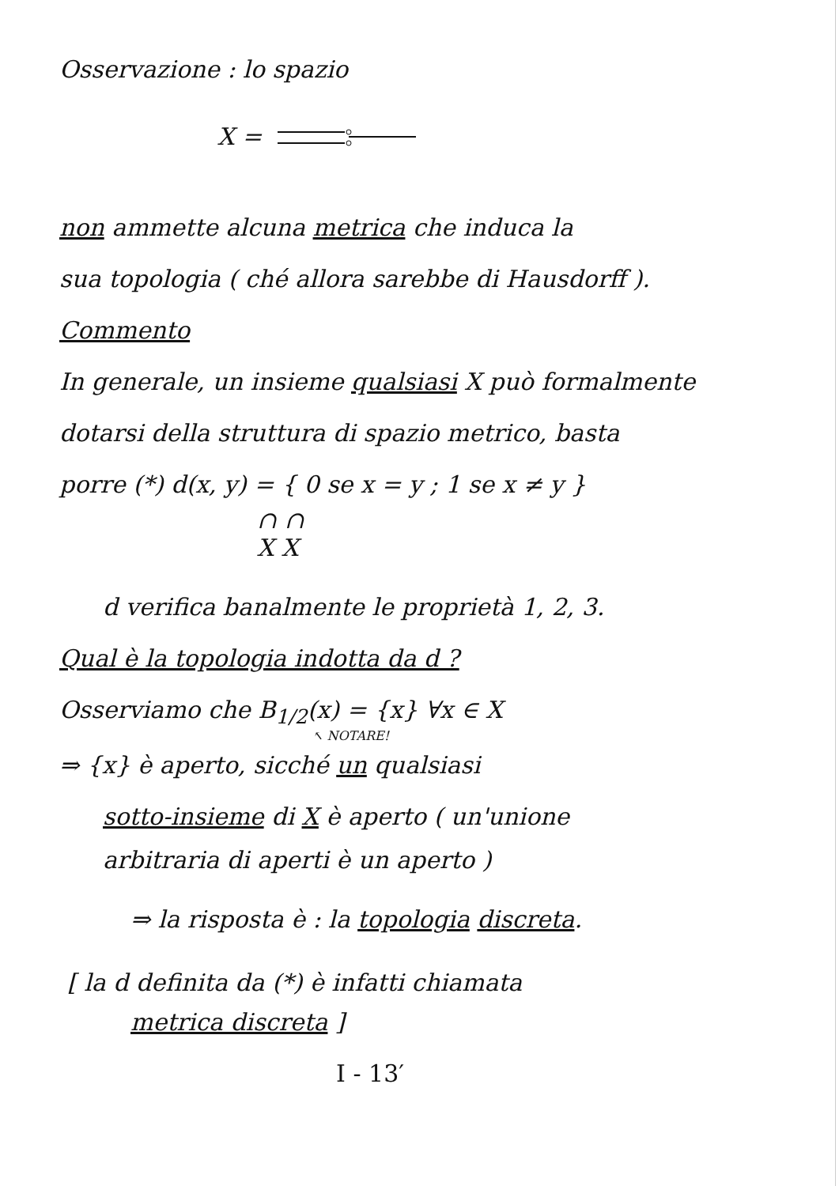Osservazione : lo spazio
X =
non ammette alcuna metrica che induca la
sua topologia ( ché allora sarebbe di Hausdorff ).
Commento
In generale, un insieme qualsiasi X può formalmente
dotarsi della struttura di spazio metrico, basta
porre (*) d(x, y) = { 0 se x = y ; 1 se x ≠ y }
∩ ∩
X X
d verifica banalmente le proprietà 1, 2, 3.
Qual è la topologia indotta da d ?
Osserviamo che B<sub>1/2</sub>(x) = {x} ∀x ∈ X
↖ NOTARE!
⇒ {x} è aperto, sicché un qualsiasi
sotto-insieme di X è aperto ( un'unione
arbitraria di aperti è un aperto )
⇒ la risposta è : la topologia discreta.
[ la d definita da (*) è infatti chiamata
metrica discreta ]
I - 13′